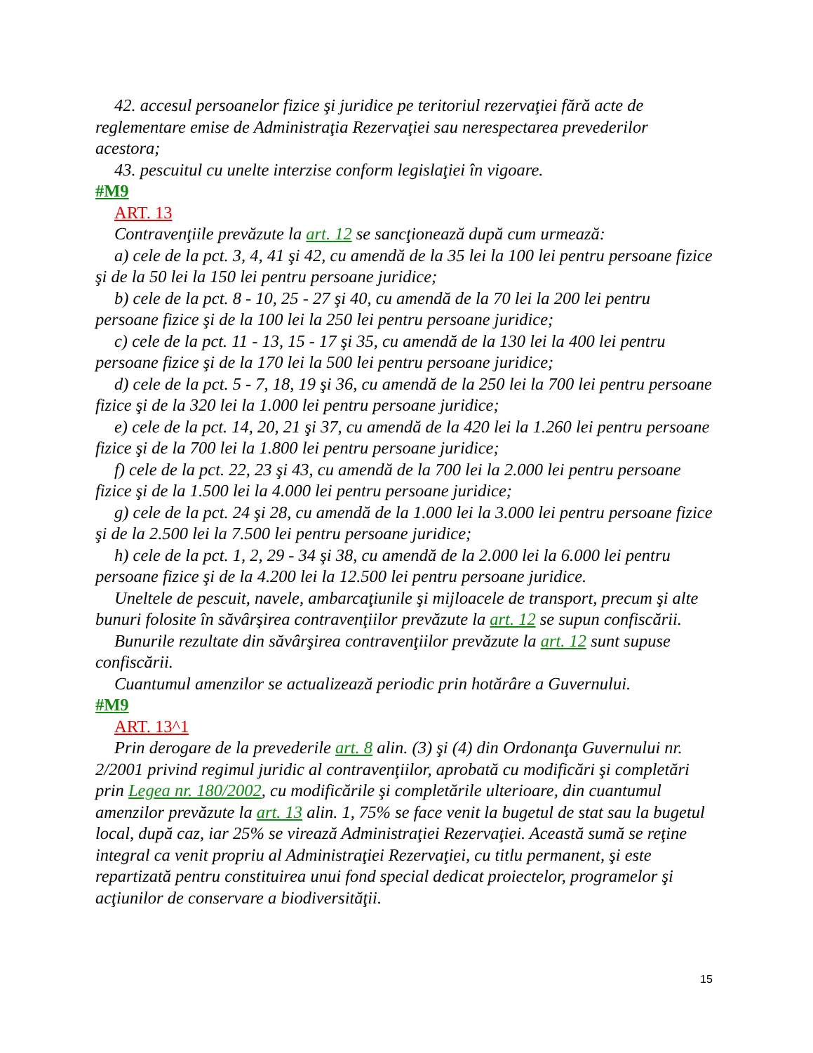42. accesul persoanelor fizice şi juridice pe teritoriul rezervaţiei fără acte de reglementare emise de Administraţia Rezervaţiei sau nerespectarea prevederilor acestora;
43. pescuitul cu unelte interzise conform legislaţiei în vigoare.
#M9
ART. 13
Contravenţiile prevăzute la art. 12 se sancţionează după cum urmează:
a) cele de la pct. 3, 4, 41 şi 42, cu amendă de la 35 lei la 100 lei pentru persoane fizice şi de la 50 lei la 150 lei pentru persoane juridice;
b) cele de la pct. 8 - 10, 25 - 27 şi 40, cu amendă de la 70 lei la 200 lei pentru persoane fizice şi de la 100 lei la 250 lei pentru persoane juridice;
c) cele de la pct. 11 - 13, 15 - 17 şi 35, cu amendă de la 130 lei la 400 lei pentru persoane fizice şi de la 170 lei la 500 lei pentru persoane juridice;
d) cele de la pct. 5 - 7, 18, 19 şi 36, cu amendă de la 250 lei la 700 lei pentru persoane fizice şi de la 320 lei la 1.000 lei pentru persoane juridice;
e) cele de la pct. 14, 20, 21 şi 37, cu amendă de la 420 lei la 1.260 lei pentru persoane fizice şi de la 700 lei la 1.800 lei pentru persoane juridice;
f) cele de la pct. 22, 23 şi 43, cu amendă de la 700 lei la 2.000 lei pentru persoane fizice şi de la 1.500 lei la 4.000 lei pentru persoane juridice;
g) cele de la pct. 24 şi 28, cu amendă de la 1.000 lei la 3.000 lei pentru persoane fizice şi de la 2.500 lei la 7.500 lei pentru persoane juridice;
h) cele de la pct. 1, 2, 29 - 34 şi 38, cu amendă de la 2.000 lei la 6.000 lei pentru persoane fizice şi de la 4.200 lei la 12.500 lei pentru persoane juridice.
Uneltele de pescuit, navele, ambarcaţiunile şi mijloacele de transport, precum şi alte bunuri folosite în săvârşirea contravenţiilor prevăzute la art. 12 se supun confiscării.
Bunurile rezultate din săvârşirea contravenţiilor prevăzute la art. 12 sunt supuse confiscării.
Cuantumul amenzilor se actualizează periodic prin hotărâre a Guvernului.
#M9
ART. 13^1
Prin derogare de la prevederile art. 8 alin. (3) şi (4) din Ordonanţa Guvernului nr. 2/2001 privind regimul juridic al contravenţiilor, aprobată cu modificări şi completări prin Legea nr. 180/2002, cu modificările şi completările ulterioare, din cuantumul amenzilor prevăzute la art. 13 alin. 1, 75% se face venit la bugetul de stat sau la bugetul local, după caz, iar 25% se virează Administraţiei Rezervaţiei. Această sumă se reţine integral ca venit propriu al Administraţiei Rezervaţiei, cu titlu permanent, şi este repartizată pentru constituirea unui fond special dedicat proiectelor, programelor şi acţiunilor de conservare a biodiversităţii.
15